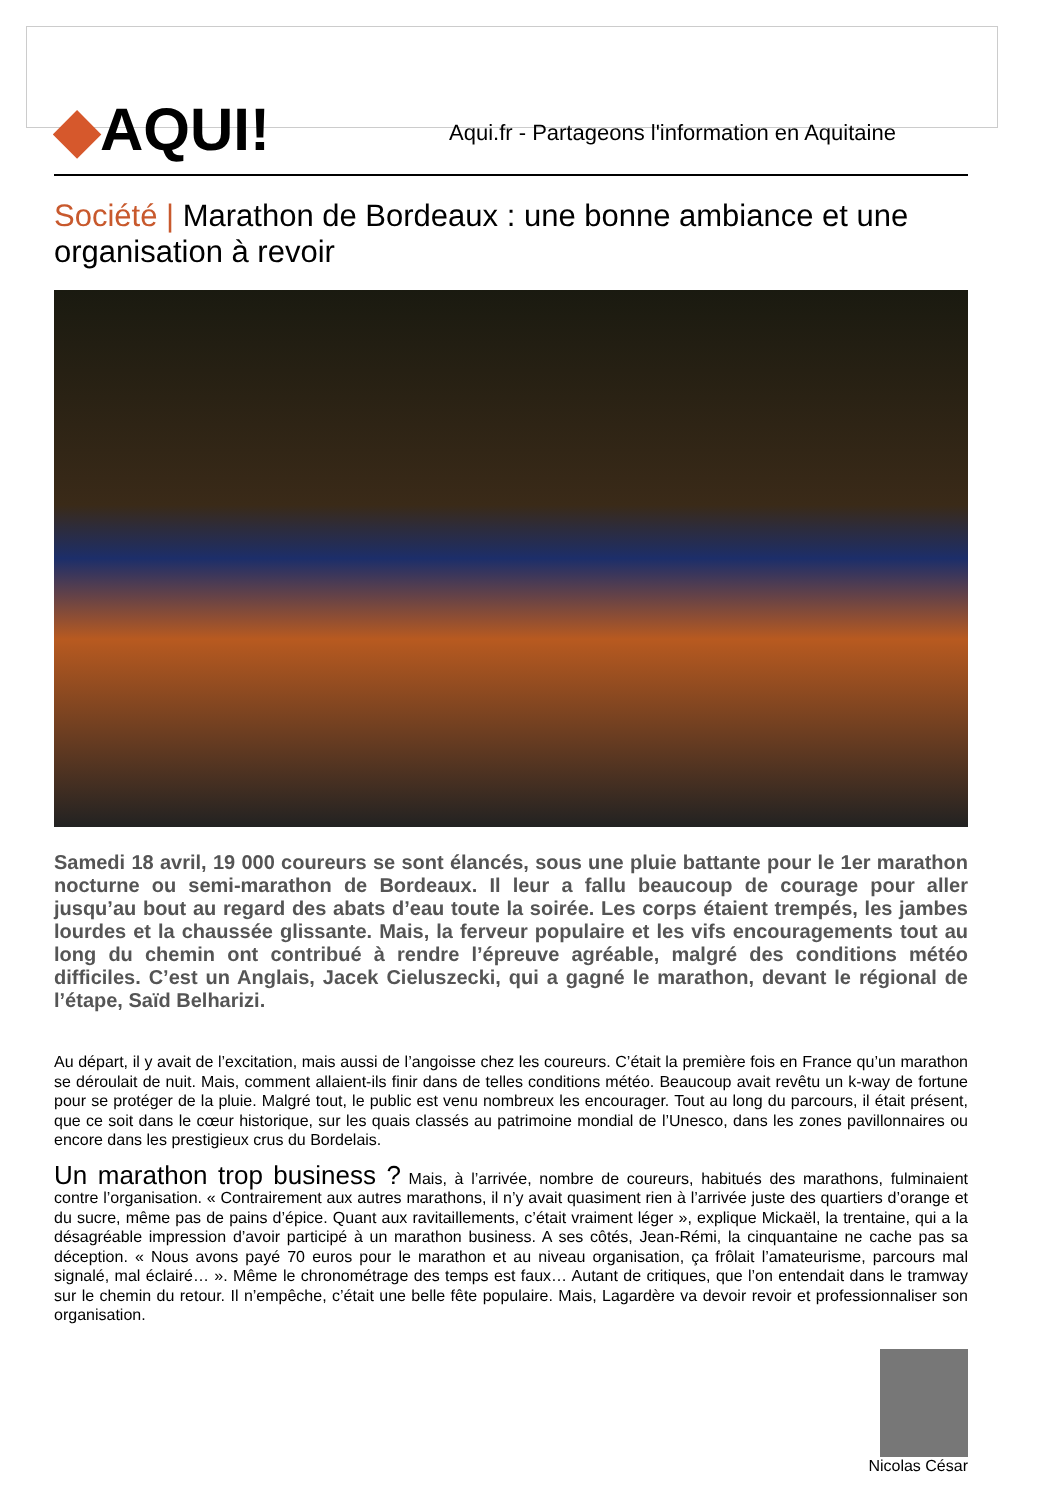◆AQUI!
Aqui.fr - Partageons l'information en Aquitaine
Société | Marathon de Bordeaux : une bonne ambiance et une organisation à revoir
Samedi 18 avril, 19 000 coureurs se sont élancés, sous une pluie battante pour le 1er marathon nocturne ou semi-marathon de Bordeaux. Il leur a fallu beaucoup de courage pour aller jusqu’au bout au regard des abats d’eau toute la soirée. Les corps étaient trempés, les jambes lourdes et la chaussée glissante. Mais, la ferveur populaire et les vifs encouragements tout au long du chemin ont contribué à rendre l’épreuve agréable, malgré des conditions météo difficiles. C’est un Anglais, Jacek Cieluszecki, qui a gagné le marathon, devant le régional de l’étape, Saïd Belharizi.
Au départ, il y avait de l’excitation, mais aussi de l’angoisse chez les coureurs. C’était la première fois en France qu’un marathon se déroulait de nuit. Mais, comment allaient-ils finir dans de telles conditions météo. Beaucoup avait revêtu un k-way de fortune pour se protéger de la pluie. Malgré tout, le public est venu nombreux les encourager. Tout au long du parcours, il était présent, que ce soit dans le cœur historique, sur les quais classés au patrimoine mondial de l’Unesco, dans les zones pavillonnaires ou encore dans les prestigieux crus du Bordelais.
Un marathon trop business ? Mais, à l’arrivée, nombre de coureurs, habitués des marathons, fulminaient contre l’organisation. « Contrairement aux autres marathons, il n’y avait quasiment rien à l’arrivée juste des quartiers d’orange et du sucre, même pas de pains d’épice. Quant aux ravitaillements, c’était vraiment léger », explique Mickaël, la trentaine, qui a la désagréable impression d’avoir participé à un marathon business. A ses côtés, Jean-Rémi, la cinquantaine ne cache pas sa déception. « Nous avons payé 70 euros pour le marathon et au niveau organisation, ça frôlait l’amateurisme, parcours mal signalé, mal éclairé… ». Même le chronométrage des temps est faux… Autant de critiques, que l’on entendait dans le tramway sur le chemin du retour. Il n’empêche, c’était une belle fête populaire. Mais, Lagardère va devoir revoir et professionnaliser son organisation.
Nicolas César